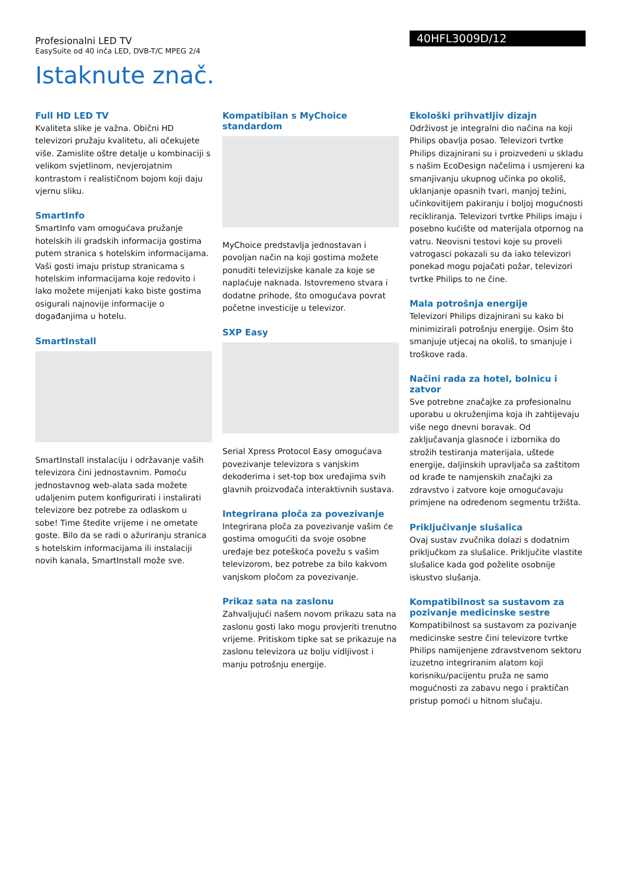Profesionalni LED TV
EasySuite od 40 inča LED, DVB-T/C MPEG 2/4
40HFL3009D/12
Istaknute znač.
Full HD LED TV
Kvaliteta slike je važna. Obični HD televizori pružaju kvalitetu, ali očekujete više. Zamislite oštre detalje u kombinaciji s velikom svjetlinom, nevjerojatnim kontrastom i realističnom bojom koji daju vjernu sliku.
SmartInfo
SmartInfo vam omogućava pružanje hotelskih ili gradskih informacija gostima putem stranica s hotelskim informacijama. Vaši gosti imaju pristup stranicama s hotelskim informacijama koje redovito i lako možete mijenjati kako biste gostima osigurali najnovije informacije o događanjima u hotelu.
SmartInstall
SmartInstall instalaciju i održavanje vaših televizora čini jednostavnim. Pomoću jednostavnog web-alata sada možete udaljenim putem konfigurirati i instalirati televizore bez potrebe za odlaskom u sobe! Time štedite vrijeme i ne ometate goste. Bilo da se radi o ažuriranju stranica s hotelskim informacijama ili instalaciji novih kanala, SmartInstall može sve.
Kompatibilan s MyChoice standardom
MyChoice predstavlja jednostavan i povoljan način na koji gostima možete ponuditi televizijske kanale za koje se naplaćuje naknada. Istovremeno stvara i dodatne prihode, što omogućava povrat početne investicije u televizor.
SXP Easy
Serial Xpress Protocol Easy omogućava povezivanje televizora s vanjskim dekoderima i set-top box uređajima svih glavnih proizvođača interaktivnih sustava.
Integrirana ploča za povezivanje
Integrirana ploča za povezivanje vašim će gostima omogućiti da svoje osobne uređaje bez poteškoća povežu s vašim televizorom, bez potrebe za bilo kakvom vanjskom pločom za povezivanje.
Prikaz sata na zaslonu
Zahvaljujući našem novom prikazu sata na zaslonu gosti lako mogu provjeriti trenutno vrijeme. Pritiskom tipke sat se prikazuje na zaslonu televizora uz bolju vidljivost i manju potrošnju energije.
Ekološki prihvatljiv dizajn
Održivost je integralni dio načina na koji Philips obavlja posao. Televizori tvrtke Philips dizajnirani su i proizvedeni u skladu s našim EcoDesign načelima i usmjereni ka smanjivanju ukupnog učinka po okoliš, uklanjanje opasnih tvari, manjoj težini, učinkovitijem pakiranju i boljoj mogućnosti recikliranja. Televizori tvrtke Philips imaju i posebno kućište od materijala otpornog na vatru. Neovisni testovi koje su proveli vatrogasci pokazali su da iako televizori ponekad mogu pojačati požar, televizori tvrtke Philips to ne čine.
Mala potrošnja energije
Televizori Philips dizajnirani su kako bi minimizirali potrošnju energije. Osim što smanjuje utjecaj na okoliš, to smanjuje i troškove rada.
Načini rada za hotel, bolnicu i zatvor
Sve potrebne značajke za profesionalnu uporabu u okruženjima koja ih zahtijevaju više nego dnevni boravak. Od zaključavanja glasnoće i izbornika do strožih testiranja materijala, uštede energije, daljinskih upravljača sa zaštitom od krađe te namjenskih značajki za zdravstvo i zatvore koje omogućavaju primjene na određenom segmentu tržišta.
Priključivanje slušalica
Ovaj sustav zvučnika dolazi s dodatnim priključkom za slušalice. Priključite vlastite slušalice kada god poželite osobnije iskustvo slušanja.
Kompatibilnost sa sustavom za pozivanje medicinske sestre
Kompatibilnost sa sustavom za pozivanje medicinske sestre čini televizore tvrtke Philips namijenjene zdravstvenom sektoru izuzetno integriranim alatom koji korisniku/pacijentu pruža ne samo mogućnosti za zabavu nego i praktičan pristup pomoći u hitnom slučaju.